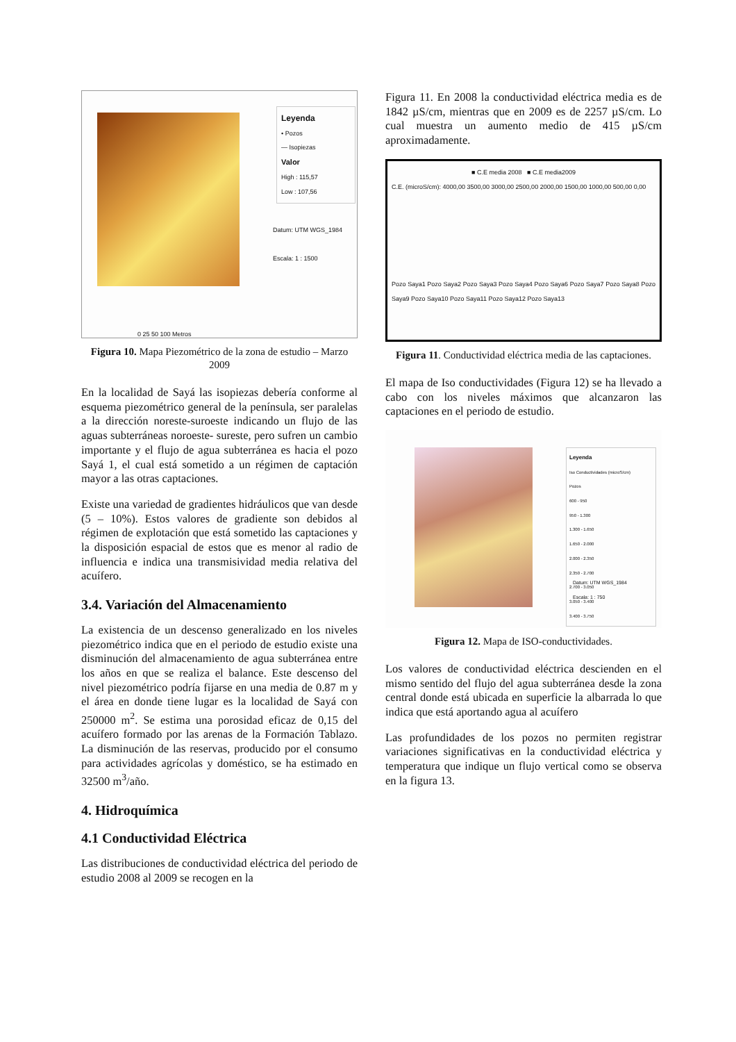Leyenda
• Pozos
— Isopiezas
Valor
High : 115,57
Low : 107,56
Datum: UTM WGS_1984
Escala: 1 : 1500
0 25 50 100 Metros
Figura 10. Mapa Piezométrico de la zona de estudio – Marzo 2009
En la localidad de Sayá las isopiezas debería conforme al esquema piezométrico general de la península, ser paralelas a la dirección noreste-suroeste indicando un flujo de las aguas subterráneas noroeste- sureste, pero sufren un cambio importante y el flujo de agua subterránea es hacia el pozo Sayá 1, el cual está sometido a un régimen de captación mayor a las otras captaciones.
Existe una variedad de gradientes hidráulicos que van desde (5 – 10%). Estos valores de gradiente son debidos al régimen de explotación que está sometido las captaciones y la disposición espacial de estos que es menor al radio de influencia e indica una transmisividad media relativa del acuífero.
3.4. Variación del Almacenamiento
La existencia de un descenso generalizado en los niveles piezométrico indica que en el periodo de estudio existe una disminución del almacenamiento de agua subterránea entre los años en que se realiza el balance. Este descenso del nivel piezométrico podría fijarse en una media de 0.87 m y el área en donde tiene lugar es la localidad de Sayá con 250000 m<sup>2</sup>. Se estima una porosidad eficaz de 0,15 del acuífero formado por las arenas de la Formación Tablazo. La disminución de las reservas, producido por el consumo para actividades agrícolas y doméstico, se ha estimado en 32500 m<sup>3</sup>/año.
4. Hidroquímica
4.1 Conductividad Eléctrica
Las distribuciones de conductividad eléctrica del periodo de estudio 2008 al 2009 se recogen en la
Figura 11. En 2008 la conductividad eléctrica media es de 1842 µS/cm, mientras que en 2009 es de 2257 µS/cm. Lo cual muestra un aumento medio de 415 µS/cm aproximadamente.
■ C.E media 2008 ■ C.E media2009
C.E. (microS/cm): 4000,00 3500,00 3000,00 2500,00 2000,00 1500,00 1000,00 500,00 0,00
Pozo Saya1 Pozo Saya2 Pozo Saya3 Pozo Saya4 Pozo Saya6 Pozo Saya7 Pozo Saya8 Pozo Saya9 Pozo Saya10 Pozo Saya11 Pozo Saya12 Pozo Saya13
Figura 11. Conductividad eléctrica media de las captaciones.
El mapa de Iso conductividades (Figura 12) se ha llevado a cabo con los niveles máximos que alcanzaron las captaciones en el periodo de estudio.
Leyenda
Iso Conductividades (microS/cm)
Pozos
600 - 950
950 - 1.300
1.300 - 1.650
1.650 - 2.000
2.000 - 2.350
2.350 - 2.700
2.700 - 3.050
3.050 - 3.400
3.400 - 3.750
Datum: UTM WGS_1984
Escala: 1 : 750
Figura 12. Mapa de ISO-conductividades.
Los valores de conductividad eléctrica descienden en el mismo sentido del flujo del agua subterránea desde la zona central donde está ubicada en superficie la albarrada lo que indica que está aportando agua al acuífero
Las profundidades de los pozos no permiten registrar variaciones significativas en la conductividad eléctrica y temperatura que indique un flujo vertical como se observa en la figura 13.